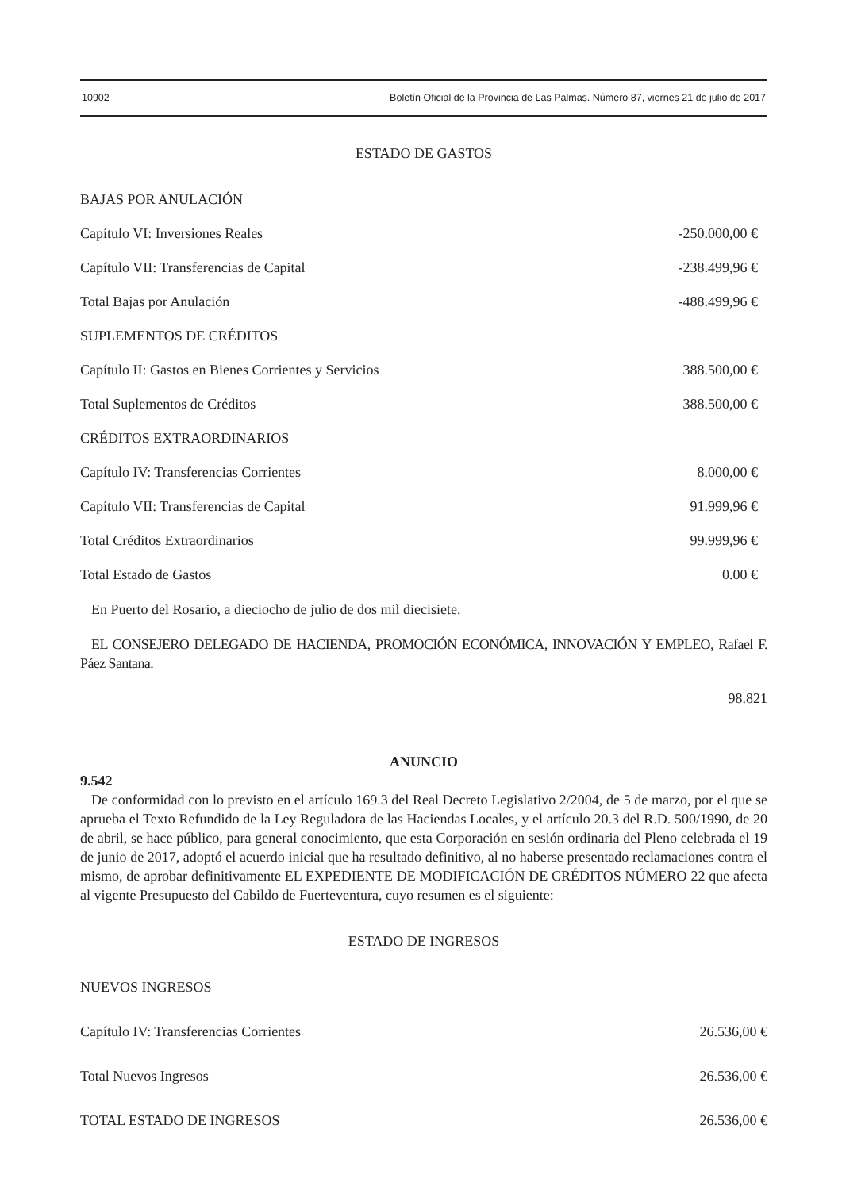10902 Boletín Oficial de la Provincia de Las Palmas. Número 87, viernes 21 de julio de 2017
ESTADO DE GASTOS
| BAJAS POR ANULACIÓN | |
| Capítulo VI: Inversiones Reales | -250.000,00 € |
| Capítulo VII: Transferencias de Capital | -238.499,96 € |
| Total Bajas por Anulación | -488.499,96 € |
| SUPLEMENTOS DE CRÉDITOS | |
| Capítulo II: Gastos en Bienes Corrientes y Servicios | 388.500,00 € |
| Total Suplementos de Créditos | 388.500,00 € |
| CRÉDITOS EXTRAORDINARIOS | |
| Capítulo IV: Transferencias Corrientes | 8.000,00 € |
| Capítulo VII: Transferencias de Capital | 91.999,96 € |
| Total Créditos Extraordinarios | 99.999,96 € |
| Total Estado de Gastos | 0.00 € |
En Puerto del Rosario, a dieciocho de julio de dos mil diecisiete.
EL CONSEJERO DELEGADO DE HACIENDA, PROMOCIÓN ECONÓMICA, INNOVACIÓN Y EMPLEO, Rafael F. Páez Santana.
98.821
ANUNCIO
9.542
De conformidad con lo previsto en el artículo 169.3 del Real Decreto Legislativo 2/2004, de 5 de marzo, por el que se aprueba el Texto Refundido de la Ley Reguladora de las Haciendas Locales, y el artículo 20.3 del R.D. 500/1990, de 20 de abril, se hace público, para general conocimiento, que esta Corporación en sesión ordinaria del Pleno celebrada el 19 de junio de 2017, adoptó el acuerdo inicial que ha resultado definitivo, al no haberse presentado reclamaciones contra el mismo, de aprobar definitivamente EL EXPEDIENTE DE MODIFICACIÓN DE CRÉDITOS NÚMERO 22 que afecta al vigente Presupuesto del Cabildo de Fuerteventura, cuyo resumen es el siguiente:
ESTADO DE INGRESOS
| NUEVOS INGRESOS | |
| Capítulo IV: Transferencias Corrientes | 26.536,00 € |
| Total Nuevos Ingresos | 26.536,00 € |
| TOTAL ESTADO DE INGRESOS | 26.536,00 € |